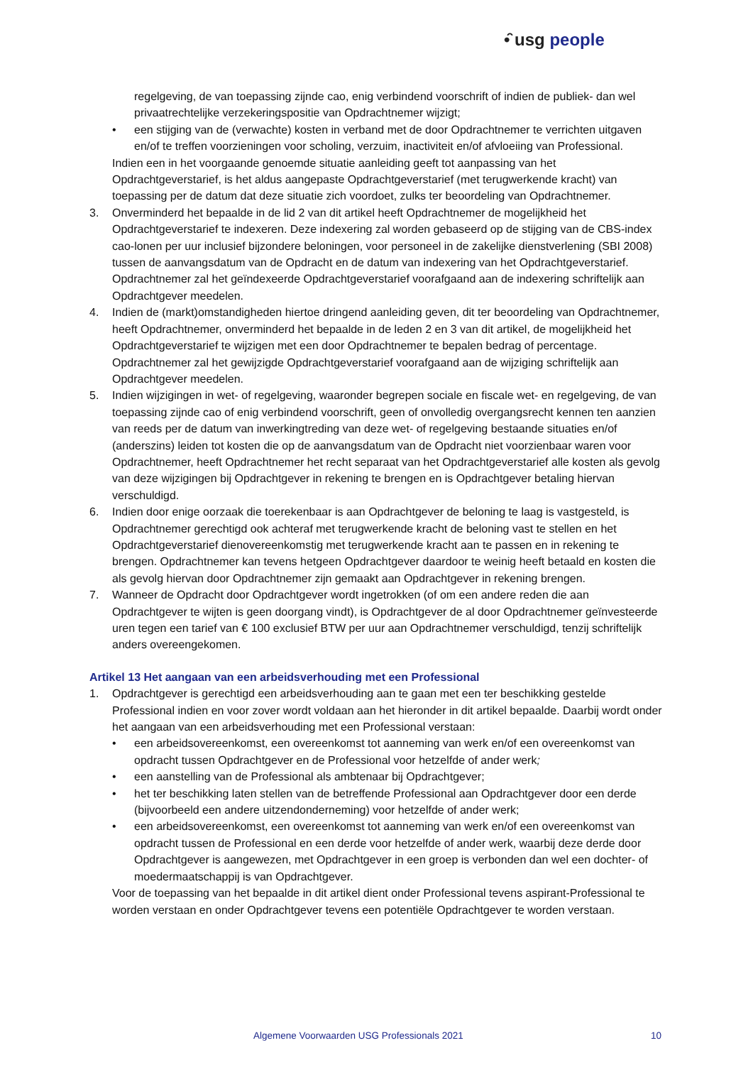•̑ usg people
regelgeving, de van toepassing zijnde cao, enig verbindend voorschrift of indien de publiek- dan wel privaatrechtelijke verzekeringspositie van Opdrachtnemer wijzigt;
• een stijging van de (verwachte) kosten in verband met de door Opdrachtnemer te verrichten uitgaven en/of te treffen voorzieningen voor scholing, verzuim, inactiviteit en/of afvloeiing van Professional.
Indien een in het voorgaande genoemde situatie aanleiding geeft tot aanpassing van het Opdrachtgeverstarief, is het aldus aangepaste Opdrachtgeverstarief (met terugwerkende kracht) van toepassing per de datum dat deze situatie zich voordoet, zulks ter beoordeling van Opdrachtnemer.
3. Onverminderd het bepaalde in de lid 2 van dit artikel heeft Opdrachtnemer de mogelijkheid het Opdrachtgeverstarief te indexeren. Deze indexering zal worden gebaseerd op de stijging van de CBS-index cao-lonen per uur inclusief bijzondere beloningen, voor personeel in de zakelijke dienstverlening (SBI 2008) tussen de aanvangsdatum van de Opdracht en de datum van indexering van het Opdrachtgeverstarief. Opdrachtnemer zal het geïndexeerde Opdrachtgeverstarief voorafgaand aan de indexering schriftelijk aan Opdrachtgever meedelen.
4. Indien de (markt)omstandigheden hiertoe dringend aanleiding geven, dit ter beoordeling van Opdrachtnemer, heeft Opdrachtnemer, onverminderd het bepaalde in de leden 2 en 3 van dit artikel, de mogelijkheid het Opdrachtgeverstarief te wijzigen met een door Opdrachtnemer te bepalen bedrag of percentage. Opdrachtnemer zal het gewijzigde Opdrachtgeverstarief voorafgaand aan de wijziging schriftelijk aan Opdrachtgever meedelen.
5. Indien wijzigingen in wet- of regelgeving, waaronder begrepen sociale en fiscale wet- en regelgeving, de van toepassing zijnde cao of enig verbindend voorschrift, geen of onvolledig overgangsrecht kennen ten aanzien van reeds per de datum van inwerkingtreding van deze wet- of regelgeving bestaande situaties en/of (anderszins) leiden tot kosten die op de aanvangsdatum van de Opdracht niet voorzienbaar waren voor Opdrachtnemer, heeft Opdrachtnemer het recht separaat van het Opdrachtgeverstarief alle kosten als gevolg van deze wijzigingen bij Opdrachtgever in rekening te brengen en is Opdrachtgever betaling hiervan verschuldigd.
6. Indien door enige oorzaak die toerekenbaar is aan Opdrachtgever de beloning te laag is vastgesteld, is Opdrachtnemer gerechtigd ook achteraf met terugwerkende kracht de beloning vast te stellen en het Opdrachtgeverstarief dienovereenkomstig met terugwerkende kracht aan te passen en in rekening te brengen. Opdrachtnemer kan tevens hetgeen Opdrachtgever daardoor te weinig heeft betaald en kosten die als gevolg hiervan door Opdrachtnemer zijn gemaakt aan Opdrachtgever in rekening brengen.
7. Wanneer de Opdracht door Opdrachtgever wordt ingetrokken (of om een andere reden die aan Opdrachtgever te wijten is geen doorgang vindt), is Opdrachtgever de al door Opdrachtnemer geïnvesteerde uren tegen een tarief van € 100 exclusief BTW per uur aan Opdrachtnemer verschuldigd, tenzij schriftelijk anders overeengekomen.
Artikel 13 Het aangaan van een arbeidsverhouding met een Professional
1. Opdrachtgever is gerechtigd een arbeidsverhouding aan te gaan met een ter beschikking gestelde Professional indien en voor zover wordt voldaan aan het hieronder in dit artikel bepaalde. Daarbij wordt onder het aangaan van een arbeidsverhouding met een Professional verstaan:
• een arbeidsovereenkomst, een overeenkomst tot aanneming van werk en/of een overeenkomst van opdracht tussen Opdrachtgever en de Professional voor hetzelfde of ander werk;
• een aanstelling van de Professional als ambtenaar bij Opdrachtgever;
• het ter beschikking laten stellen van de betreffende Professional aan Opdrachtgever door een derde (bijvoorbeeld een andere uitzendonderneming) voor hetzelfde of ander werk;
• een arbeidsovereenkomst, een overeenkomst tot aanneming van werk en/of een overeenkomst van opdracht tussen de Professional en een derde voor hetzelfde of ander werk, waarbij deze derde door Opdrachtgever is aangewezen, met Opdrachtgever in een groep is verbonden dan wel een dochter- of moedermaatschappij is van Opdrachtgever.
Voor de toepassing van het bepaalde in dit artikel dient onder Professional tevens aspirant-Professional te worden verstaan en onder Opdrachtgever tevens een potentiële Opdrachtgever te worden verstaan.
Algemene Voorwaarden USG Professionals 2021 10